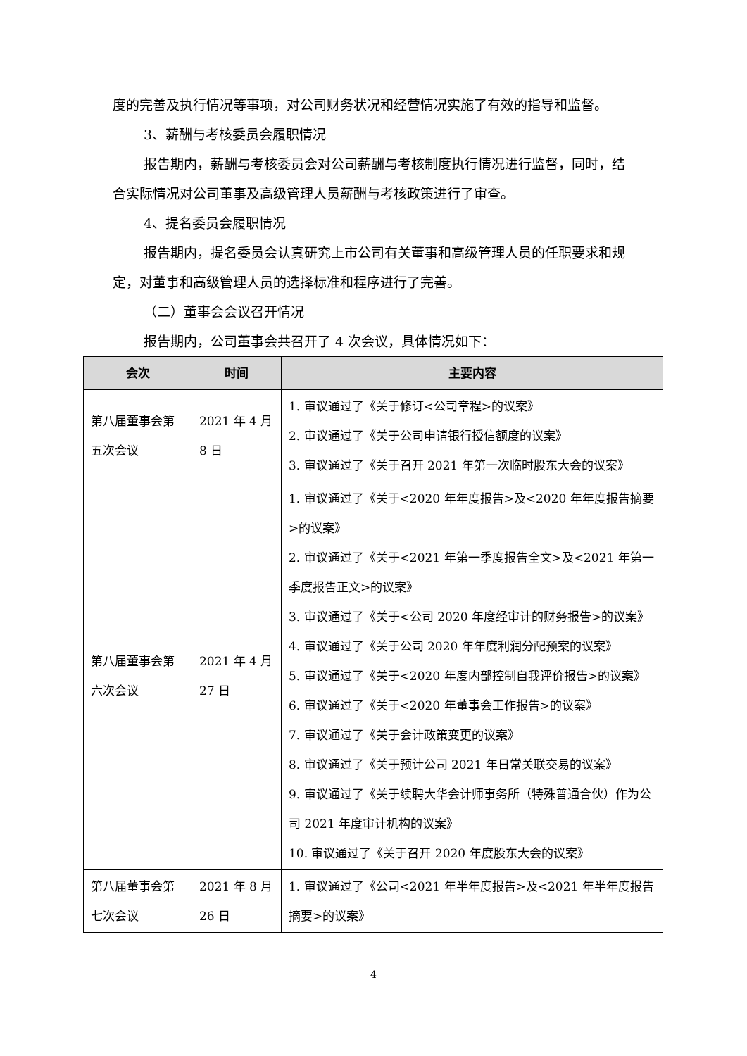度的完善及执行情况等事项，对公司财务状况和经营情况实施了有效的指导和监督。
3、薪酬与考核委员会履职情况
报告期内，薪酬与考核委员会对公司薪酬与考核制度执行情况进行监督，同时，结合实际情况对公司董事及高级管理人员薪酬与考核政策进行了审查。
4、提名委员会履职情况
报告期内，提名委员会认真研究上市公司有关董事和高级管理人员的任职要求和规定，对董事和高级管理人员的选择标准和程序进行了完善。
（二）董事会会议召开情况
报告期内，公司董事会共召开了 4 次会议，具体情况如下：
| 会次 | 时间 | 主要内容 |
| --- | --- | --- |
| 第八届董事会第五次会议 | 2021 年 4 月 8 日 | 1. 审议通过了《关于修订<公司章程>的议案》 2. 审议通过了《关于公司申请银行授信额度的议案》 3. 审议通过了《关于召开 2021 年第一次临时股东大会的议案》 |
| 第八届董事会第六次会议 | 2021 年 4 月 27 日 | 1. 审议通过了《关于<2020 年年度报告>及<2020 年年度报告摘要>的议案》 2. 审议通过了《关于<2021 年第一季度报告全文>及<2021 年第一季度报告正文>的议案》 3. 审议通过了《关于<公司 2020 年度经审计的财务报告>的议案》 4. 审议通过了《关于公司 2020 年年度利润分配预案的议案》 5. 审议通过了《关于<2020 年度内部控制自我评价报告>的议案》 6. 审议通过了《关于<2020 年董事会工作报告>的议案》 7. 审议通过了《关于会计政策变更的议案》 8. 审议通过了《关于预计公司 2021 年日常关联交易的议案》 9. 审议通过了《关于续聘大华会计师事务所（特殊普通合伙）作为公司 2021 年度审计机构的议案》 10. 审议通过了《关于召开 2020 年度股东大会的议案》 |
| 第八届董事会第七次会议 | 2021 年 8 月 26 日 | 1. 审议通过了《公司<2021 年半年度报告>及<2021 年半年度报告摘要>的议案》 |
4